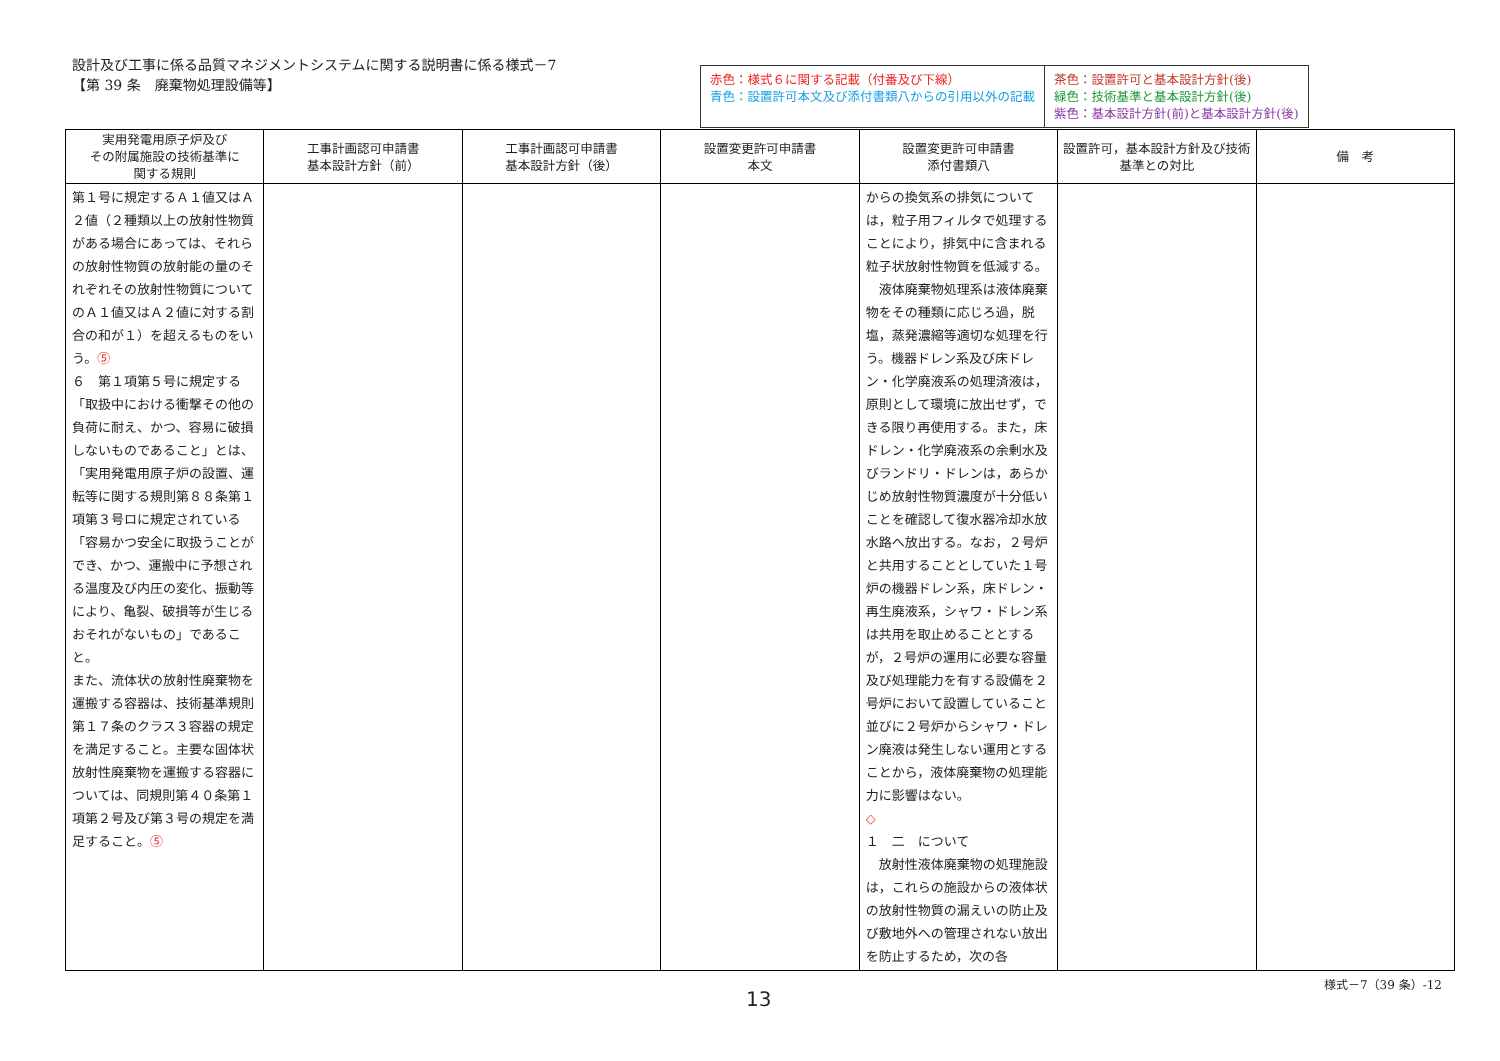設計及び工事に係る品質マネジメントシステムに関する説明書に係る様式－7
【第 39 条　廃棄物処理設備等】
| 赤色：様式６に関する記載（付番及び下線） 青色：設置許可本文及び添付書類八からの引用以外の記載 | 茶色：設置許可と基本設計方針(後) 緑色：技術基準と基本設計方針(後) 紫色：基本設計方針(前)と基本設計方針(後) |
| 実用発電用原子炉及び その附属施設の技術基準に 関する規則 | 工事計画認可申請書 基本設計方針（前） | 工事計画認可申請書 基本設計方針（後） | 設置変更許可申請書 本文 | 設置変更許可申請書 添付書類八 | 設置許可，基本設計方針及び技術基準との対比 | 備 考 |
| --- | --- | --- | --- | --- | --- | --- |
| 第１号に規定するＡ１値又はＡ２値（２種類以上の放射性物質がある場合にあっては、それらの放射性物質の放射能の量のそれぞれその放射性物質についてのＡ１値又はＡ２値に対する割合の和が１）を超えるものをいう。 ⑤ ６ 第１項第５号に規定する「取扱中における衝撃その他の負荷に耐え、かつ、容易に破損しないものであること」とは、「実用発電用原子炉の設置、運転等に関する規則第８８条第１項第３号ロに規定されている「容易かつ安全に取扱うことができ、かつ、運搬中に予想される温度及び内圧の変化、振動等により、亀裂、破損等が生じるおそれがないもの」であること。 また、流体状の放射性廃棄物を運搬する容器は、技術基準規則第１７条のクラス３容器の規定を満足すること。主要な固体状放射性廃棄物を運搬する容器については、同規則第４０条第１項第２号及び第３号の規定を満足すること。 ⑤ | | | | からの換気系の排気については，粒子用フィルタで処理することにより，排気中に含まれる粒子状放射性物質を低減する。 液体廃棄物処理系は液体廃棄物をその種類に応じろ過，脱塩，蒸発濃縮等適切な処理を行う。機器ドレン系及び床ドレン・化学廃液系の処理済液は，原則として環境に放出せず，できる限り再使用する。また，床ドレン・化学廃液系の余剰水及びランドリ・ドレンは，あらかじめ放射性物質濃度が十分低いことを確認して復水器冷却水放水路へ放出する。なお，２号炉と共用することとしていた１号炉の機器ドレン系，床ドレン・再生廃液系，シャワ・ドレン系は共用を取止めることとするが，２号炉の運用に必要な容量及び処理能力を有する設備を２号炉において設置していること並びに２号炉からシャワ・ドレン廃液は発生しない運用とすることから，液体廃棄物の処理能力に影響はない。 ◇ １ 二 について 放射性液体廃棄物の処理施設は，これらの施設からの液体状の放射性物質の漏えいの防止及び敷地外への管理されない放出を防止するため，次の各 | | |
様式－7（39 条）-12
13